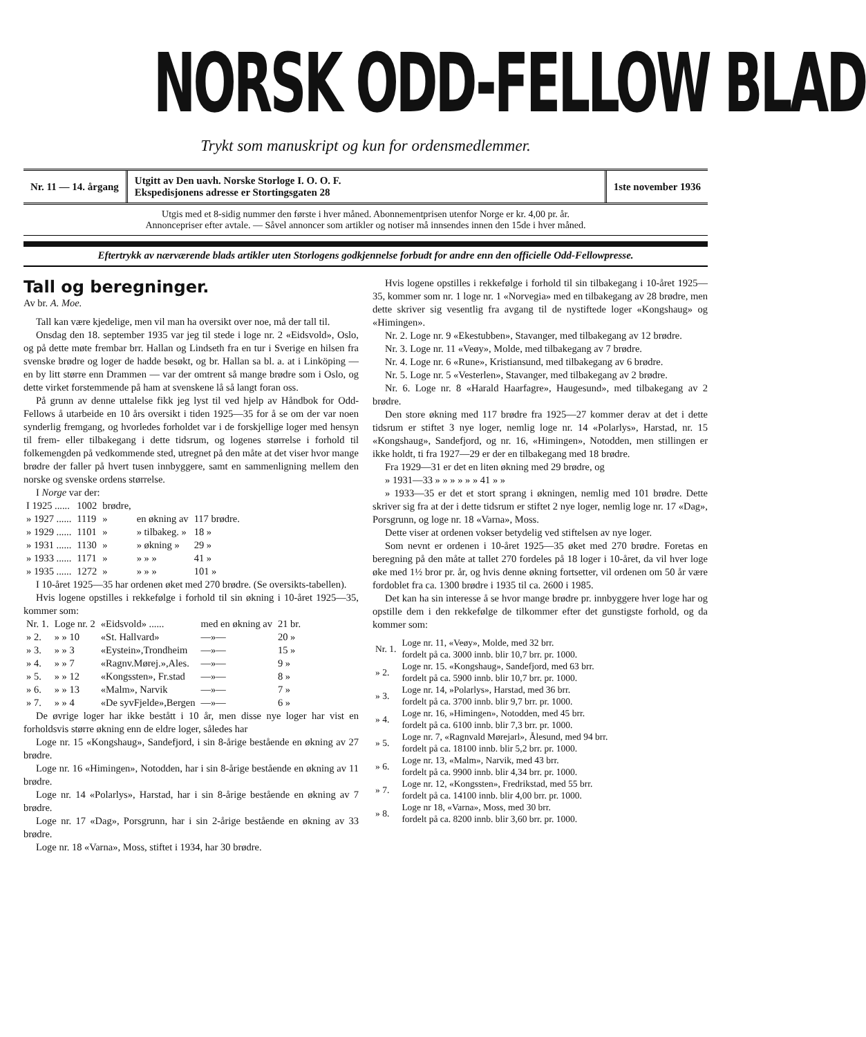NORSK ODD-FELLOW BLAD
Trykt som manuskript og kun for ordensmedlemmer.
Nr. 11 — 14. årgang
Utgitt av Den uavh. Norske Storloge I. O. O. F.
Ekspedisjonens adresse er Stortingsgaten 28
1ste november 1936
Utgis med et 8-sidig nummer den første i hver måned. Abonnementprisen utenfor Norge er kr. 4,00 pr. år.
Annoncepriser efter avtale. — Såvel annoncer som artikler og notiser må innsendes innen den 15de i hver måned.
Eftertrykk av nærværende blads artikler uten Storlogens godkjennelse forbudt for andre enn den officielle Odd-Fellowpresse.
Tall og beregninger.
Av br. A. Moe.
Tall kan være kjedelige, men vil man ha oversikt over noe, må der tall til.
Onsdag den 18. september 1935 var jeg til stede i loge nr. 2 «Eidsvold», Oslo, og på dette møte frembar brr. Hallan og Lindseth fra en tur i Sverige en hilsen fra svenske brødre og loger de hadde besøkt, og br. Hallan sa bl. a. at i Linköping — en by litt større enn Drammen — var der omtrent så mange brødre som i Oslo, og dette virket forstemmende på ham at svenskene lå så langt foran oss.
På grunn av denne uttalelse fikk jeg lyst til ved hjelp av Håndbok for Odd-Fellows å utarbeide en 10 års oversikt i tiden 1925—35 for å se om der var noen synderlig fremgang, og hvorledes forholdet var i de forskjellige loger med hensyn til frem- eller tilbakegang i dette tidsrum, og logenes størrelse i forhold til folkemengden på vedkommende sted, utregnet på den måte at det viser hvor mange brødre der faller på hvert tusen innbyggere, samt en sammenligning mellem den norske og svenske ordens størrelse.
I Norge var der:
| I 1925 ...... | 1002 | brødre, | | |
| » 1927 ...... | 1119 | » | en økning av | 117 brødre. |
| » 1929 ...... | 1101 | » | » tilbakeg. » | 18 » |
| » 1931 ...... | 1130 | » | » økning » | 29 » |
| » 1933 ...... | 1171 | » | » » » | 41 » |
| » 1935 ...... | 1272 | » | » » » | 101 » |
I 10-året 1925—35 har ordenen øket med 270 brødre. (Se oversikts-tabellen).
Hvis logene opstilles i rekkefølge i forhold til sin økning i 10-året 1925—35, kommer som:
| Nr. 1. | Loge nr. 2 | «Eidsvold» ...... | med en økning av | 21 br. |
| » 2. | » » 10 | «St. Hallvard» | —»— | 20 » |
| » 3. | » » 3 | «Eystein»,Trondheim | —»— | 15 » |
| » 4. | » » 7 | «Ragnv.Mørej.»,Ales. | —»— | 9 » |
| » 5. | » » 12 | «Kongssten», Fr.stad | —»— | 8 » |
| » 6. | » » 13 | «Malm», Narvik | —»— | 7 » |
| » 7. | » » 4 | «De syvFjelde»,Bergen | —»— | 6 » |
De øvrige loger har ikke bestått i 10 år, men disse nye loger har vist en forholdsvis større økning enn de eldre loger, således har
Loge nr. 15 «Kongshaug», Sandefjord, i sin 8-årige bestående en økning av 27 brødre.
Loge nr. 16 «Himingen», Notodden, har i sin 8-årige bestående en økning av 11 brødre.
Loge nr. 14 «Polarlys», Harstad, har i sin 8-årige bestående en økning av 7 brødre.
Loge nr. 17 «Dag», Porsgrunn, har i sin 2-årige bestående en økning av 33 brødre.
Loge nr. 18 «Varna», Moss, stiftet i 1934, har 30 brødre.
Hvis logene opstilles i rekkefølge i forhold til sin tilbakegang i 10-året 1925—35, kommer som nr. 1 loge nr. 1 «Norvegia» med en tilbakegang av 28 brødre, men dette skriver sig vesentlig fra avgang til de nystiftede loger «Kongshaug» og «Himingen».
Nr. 2. Loge nr. 9 «Ekestubben», Stavanger, med tilbakegang av 12 brødre.
Nr. 3. Loge nr. 11 «Veøy», Molde, med tilbakegang av 7 brødre.
Nr. 4. Loge nr. 6 «Rune», Kristiansund, med tilbakegang av 6 brødre.
Nr. 5. Loge nr. 5 «Vesterlen», Stavanger, med tilbakegang av 2 brødre.
Nr. 6. Loge nr. 8 «Harald Haarfagre», Haugesund», med tilbakegang av 2 brødre.
Den store økning med 117 brødre fra 1925—27 kommer derav at det i dette tidsrum er stiftet 3 nye loger, nemlig loge nr. 14 «Polarlys», Harstad, nr. 15 «Kongshaug», Sandefjord, og nr. 16, «Himingen», Notodden, men stillingen er ikke holdt, ti fra 1927—29 er der en tilbakegang med 18 brødre.
Fra 1929—31 er det en liten økning med 29 brødre, og
» 1931—33 » » » » » » 41 » »
» 1933—35 er det et stort sprang i økningen, nemlig med 101 brødre. Dette skriver sig fra at der i dette tidsrum er stiftet 2 nye loger, nemlig loge nr. 17 «Dag», Porsgrunn, og loge nr. 18 «Varna», Moss.
Dette viser at ordenen vokser betydelig ved stiftelsen av nye loger.
Som nevnt er ordenen i 10-året 1925—35 øket med 270 brødre. Foretas en beregning på den måte at tallet 270 fordeles på 18 loger i 10-året, da vil hver loge øke med 1½ bror pr. år, og hvis denne økning fortsetter, vil ordenen om 50 år være fordoblet fra ca. 1300 brødre i 1935 til ca. 2600 i 1985.
Det kan ha sin interesse å se hvor mange brødre pr. innbyggere hver loge har og opstille dem i den rekkefølge de tilkommer efter det gunstigste forhold, og da kommer som:
| Nr. 1. | Loge nr. 11, «Veøy», Molde, med 32 brr. fordelt på ca. 3000 innb. blir 10,7 brr. pr. 1000. |
| » 2. | Loge nr. 15. «Kongshaug», Sandefjord, med 63 brr. fordelt på ca. 5900 innb. blir 10,7 brr. pr. 1000. |
| » 3. | Loge nr. 14, »Polarlys», Harstad, med 36 brr. fordelt på ca. 3700 innb. blir 9,7 brr. pr. 1000. |
| » 4. | Loge nr. 16, »Himingen», Notodden, med 45 brr. fordelt på ca. 6100 innb. blir 7,3 brr. pr. 1000. |
| » 5. | Loge nr. 7, «Ragnvald Mørejarl», Ålesund, med 94 brr. fordelt på ca. 18100 innb. blir 5,2 brr. pr. 1000. |
| » 6. | Loge nr. 13, «Malm», Narvik, med 43 brr. fordelt på ca. 9900 innb. blir 4,34 brr. pr. 1000. |
| » 7. | Loge nr. 12, «Kongssten», Fredrikstad, med 55 brr. fordelt på ca. 14100 innb. blir 4,00 brr. pr. 1000. |
| » 8. | Loge nr 18, «Varna», Moss, med 30 brr. fordelt på ca. 8200 innb. blir 3,60 brr. pr. 1000. |